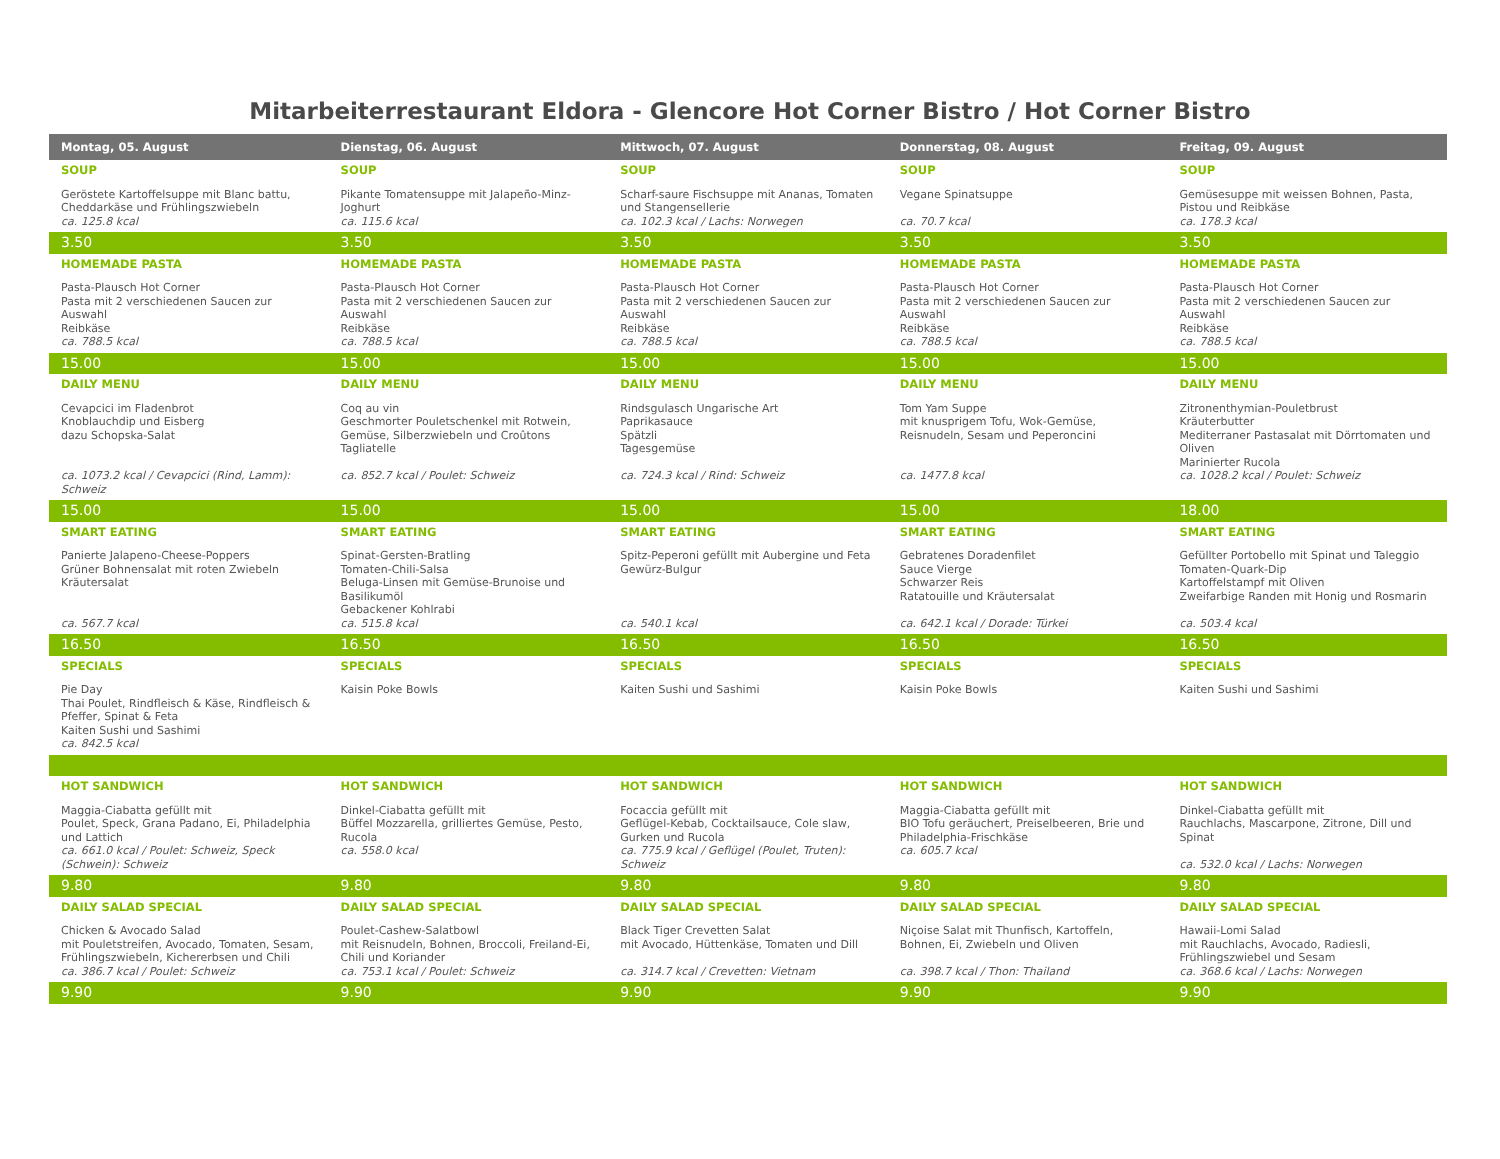Mitarbeiterrestaurant Eldora - Glencore Hot Corner Bistro / Hot Corner Bistro
| Montag, 05. August | Dienstag, 06. August | Mittwoch, 07. August | Donnerstag, 08. August | Freitag, 09. August |
| --- | --- | --- | --- | --- |
| SOUP Geröstete Kartoffelsuppe mit Blanc battu, Cheddarkäse und Frühlingszwiebeln ca. 125.8 kcal | SOUP Pikante Tomatensuppe mit Jalapeño-Minz-Joghurt ca. 115.6 kcal | SOUP Scharf-saure Fischsuppe mit Ananas, Tomaten und Stangensellerie ca. 102.3 kcal / Lachs: Norwegen | SOUP Vegane Spinatsuppe ca. 70.7 kcal | SOUP Gemüsesuppe mit weissen Bohnen, Pasta, Pistou und Reibkäse ca. 178.3 kcal |
| 3.50 | 3.50 | 3.50 | 3.50 | 3.50 |
| HOMEMADE PASTA Pasta-Plausch Hot Corner Pasta mit 2 verschiedenen Saucen zur Auswahl Reibkäse ca. 788.5 kcal | HOMEMADE PASTA Pasta-Plausch Hot Corner Pasta mit 2 verschiedenen Saucen zur Auswahl Reibkäse ca. 788.5 kcal | HOMEMADE PASTA Pasta-Plausch Hot Corner Pasta mit 2 verschiedenen Saucen zur Auswahl Reibkäse ca. 788.5 kcal | HOMEMADE PASTA Pasta-Plausch Hot Corner Pasta mit 2 verschiedenen Saucen zur Auswahl Reibkäse ca. 788.5 kcal | HOMEMADE PASTA Pasta-Plausch Hot Corner Pasta mit 2 verschiedenen Saucen zur Auswahl Reibkäse ca. 788.5 kcal |
| 15.00 | 15.00 | 15.00 | 15.00 | 15.00 |
| DAILY MENU Cevapcici im Fladenbrot Knoblauchdip und Eisberg dazu Schopska-Salat ca. 1073.2 kcal / Cevapcici (Rind, Lamm): Schweiz | DAILY MENU Coq au vin Geschmorter Pouletschenkel mit Rotwein, Gemüse, Silberzwiebeln und Croûtons Tagliatelle ca. 852.7 kcal / Poulet: Schweiz | DAILY MENU Rindsgulasch Ungarische Art Paprikasauce Spätzli Tagesgemüse ca. 724.3 kcal / Rind: Schweiz | DAILY MENU Tom Yam Suppe mit knusprigem Tofu, Wok-Gemüse, Reisnudeln, Sesam und Peperoncini ca. 1477.8 kcal | DAILY MENU Zitronenthymian-Pouletbrust Kräuterbutter Mediterraner Pastasalat mit Dörrtomaten und Oliven Marinierter Rucola ca. 1028.2 kcal / Poulet: Schweiz |
| 15.00 | 15.00 | 15.00 | 15.00 | 18.00 |
| SMART EATING Panierte Jalapeno-Cheese-Poppers Grüner Bohnensalat mit roten Zwiebeln Kräutersalat ca. 567.7 kcal | SMART EATING Spinat-Gersten-Bratling Tomaten-Chili-Salsa Beluga-Linsen mit Gemüse-Brunoise und Basilikumöl Gebackener Kohlrabi ca. 515.8 kcal | SMART EATING Spitz-Peperoni gefüllt mit Aubergine und Feta Gewürz-Bulgur ca. 540.1 kcal | SMART EATING Gebratenes Doradenfilet Sauce Vierge Schwarzer Reis Ratatouille und Kräutersalat ca. 642.1 kcal / Dorade: Türkei | SMART EATING Gefüllter Portobello mit Spinat und Taleggio Tomaten-Quark-Dip Kartoffelstampf mit Oliven Zweifarbige Randen mit Honig und Rosmarin ca. 503.4 kcal |
| 16.50 | 16.50 | 16.50 | 16.50 | 16.50 |
| SPECIALS Pie Day Thai Poulet, Rindfleisch & Käse, Rindfleisch & Pfeffer, Spinat & Feta Kaiten Sushi und Sashimi ca. 842.5 kcal | SPECIALS Kaisin Poke Bowls | SPECIALS Kaiten Sushi und Sashimi | SPECIALS Kaisin Poke Bowls | SPECIALS Kaiten Sushi und Sashimi |
| HOT SANDWICH Maggia-Ciabatta gefüllt mit Poulet, Speck, Grana Padano, Ei, Philadelphia und Lattich ca. 661.0 kcal / Poulet: Schweiz, Speck (Schwein): Schweiz | HOT SANDWICH Dinkel-Ciabatta gefüllt mit Büffel Mozzarella, grilliertes Gemüse, Pesto, Rucola ca. 558.0 kcal | HOT SANDWICH Focaccia gefüllt mit Geflügel-Kebab, Cocktailsauce, Cole slaw, Gurken und Rucola ca. 775.9 kcal / Geflügel (Poulet, Truten): Schweiz | HOT SANDWICH Maggia-Ciabatta gefüllt mit BIO Tofu geräuchert, Preiselbeeren, Brie und Philadelphia-Frischkäse ca. 605.7 kcal | HOT SANDWICH Dinkel-Ciabatta gefüllt mit Rauchlachs, Mascarpone, Zitrone, Dill und Spinat ca. 532.0 kcal / Lachs: Norwegen |
| 9.80 | 9.80 | 9.80 | 9.80 | 9.80 |
| DAILY SALAD SPECIAL Chicken & Avocado Salad mit Pouletstreifen, Avocado, Tomaten, Sesam, Frühlingszwiebeln, Kichererbsen und Chili ca. 386.7 kcal / Poulet: Schweiz | DAILY SALAD SPECIAL Poulet-Cashew-Salatbowl mit Reisnudeln, Bohnen, Broccoli, Freiland-Ei, Chili und Koriander ca. 753.1 kcal / Poulet: Schweiz | DAILY SALAD SPECIAL Black Tiger Crevetten Salat mit Avocado, Hüttenkäse, Tomaten und Dill ca. 314.7 kcal / Crevetten: Vietnam | DAILY SALAD SPECIAL Niçoise Salat mit Thunfisch, Kartoffeln, Bohnen, Ei, Zwiebeln und Oliven ca. 398.7 kcal / Thon: Thailand | DAILY SALAD SPECIAL Hawaii-Lomi Salad mit Rauchlachs, Avocado, Radiesli, Frühlingszwiebel und Sesam ca. 368.6 kcal / Lachs: Norwegen |
| 9.90 | 9.90 | 9.90 | 9.90 | 9.90 |